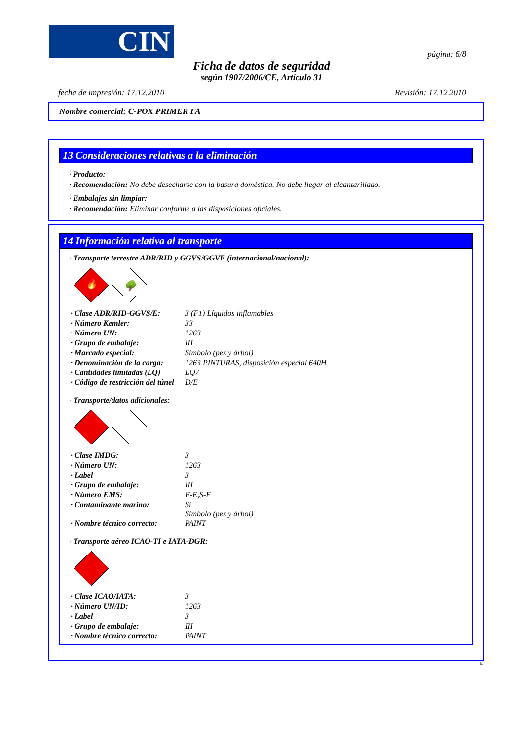CIN página: 6/8
Ficha de datos de seguridad
según 1907/2006/CE, Artículo 31
fecha de impresión: 17.12.2010 Revisión: 17.12.2010
Nombre comercial: C-POX PRIMER FA
13 Consideraciones relativas a la eliminación
· Producto:
· Recomendación: No debe desecharse con la basura doméstica. No debe llegar al alcantarillado.
· Embalajes sin limpiar:
· Recomendación: Eliminar conforme a las disposiciones oficiales.
14 Información relativa al transporte
· Transporte terrestre ADR/RID y GGVS/GGVE (internacional/nacional):
🔥
3
🌳
| · Clase ADR/RID-GGVS/E: | 3 (F1) Líquidos inflamables |
| · Número Kemler: | 33 |
| · Número UN: | 1263 |
| · Grupo de embalaje: | III |
| · Marcado especial: | Símbolo (pez y árbol) |
| · Denominación de la carga: | 1263 PINTURAS, disposición especial 640H |
| · Cantidades limitadas (LQ) | LQ7 |
| · Código de restricción del túnel | D/E |
· Transporte/datos adicionales:
3
| · Clase IMDG: | 3 |
| · Número UN: | 1263 |
| · Label | 3 |
| · Grupo de embalaje: | III |
| · Número EMS: | F-E,S-E |
| · Contaminante marino: | Sí Símbolo (pez y árbol) |
| · Nombre técnico correcto: | PAINT |
· Transporte aéreo ICAO-TI e IATA-DGR:
3
| · Clase ICAO/IATA: | 3 |
| · Número UN/ID: | 1263 |
| · Label | 3 |
| · Grupo de embalaje: | III |
| · Nombre técnico correcto: | PAINT |
E